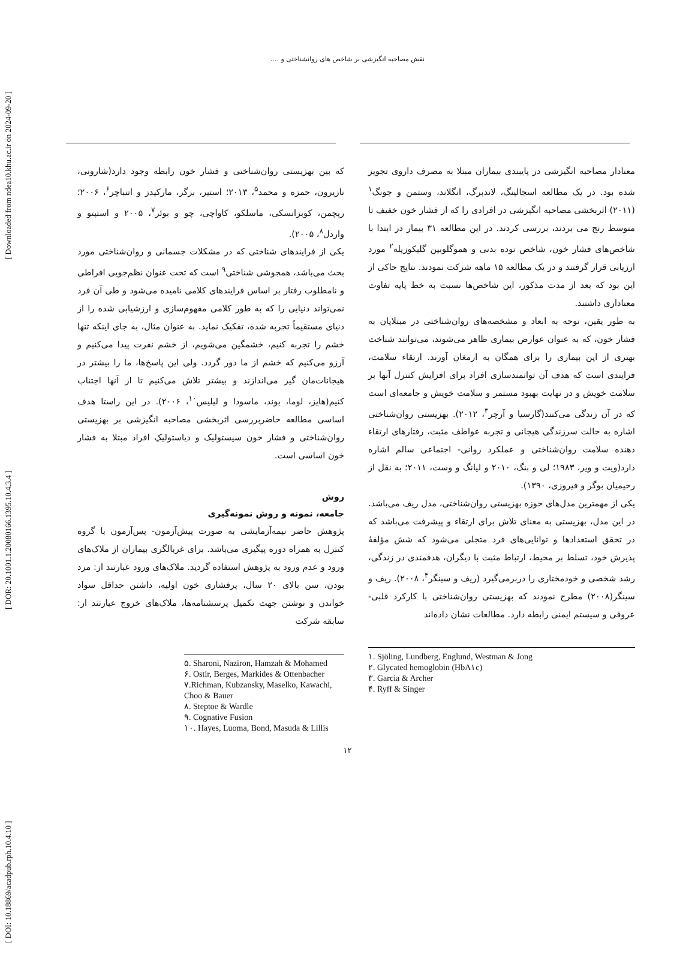[ DOI: 10.18869/acadpub.rph.10.4.10 ] [ DOR: 20.1001.1.20080166.1395.10.4.3.4 ] [ Downloaded from ndea10.khu.ac.ir on 2024-09-20 ]
نقش مصاحبه انگیزشی بر شاخص های روانشناختی و ....
معنادار مصاحبه انگیزشی در پایبندی بیماران مبتلا به مصرف داروی تجویز شده بود. در یک مطالعه اسجالینگ، لاندبرگ، انگلاند، وستمن و جونگ<sup>۱</sup> (۲۰۱۱) اثربخشی مصاحبه انگیزشی در افرادی را که از فشار خون خفیف تا متوسط رنج می بردند، بررسی کردند. در این مطالعه ۳۱ بیمار در ابتدا با شاخص‌های فشار خون، شاخص توده بدنی و هموگلوبین گلیکوزیله<sup>۲</sup> مورد ارزیابی قرار گرفتند و در یک مطالعه ۱۵ ماهه شرکت نمودند. نتایج حاکی از این بود که بعد از مدت مذکور، این شاخص‌ها نسبت به خط پایه تفاوت معناداری داشتند.
به طور یقین، توجه به ابعاد و مشخصه‌های روان‌شناختی در مبتلایان به فشار خون، که به عنوان عوارض بیماری ظاهر می‌شوند، می‌توانند شناخت بهتری از این بیماری را برای همگان به ارمغان آورند. ارتقاء سلامت، فرایندی است که هدف آن توانمندسازی افراد برای افزایش کنترل آنها بر سلامت خویش و در نهایت بهبود مستمر و سلامت خویش و جامعه‌ای است که در آن زندگی می‌کنند(گارسیا و آرچر<sup>۳</sup>، ۲۰۱۲). بهزیستی روان‌شناختی اشاره به حالت سرزندگی هیجانی و تجربه عواطف مثبت، رفتارهای ارتقاء دهنده سلامت روان‌شناختی و عملکرد روانی- اجتماعی سالم اشاره دارد(ویت و ویر، ۱۹۸۳؛ لی و بنگ، ۲۰۱۰ و لیانگ و وست، ۲۰۱۱؛ به نقل از رحیمیان بوگر و فیروزی، ۱۳۹۰).
یکی از مهمترین مدل‌های حوزه بهزیستی روان‌شناختی، مدل ریف می‌باشد. در این مدل، بهزیستی به معنای تلاش برای ارتقاء و پیشرفت می‌باشد که در تحقق استعدادها و توانایی‌های فرد متجلی می‌شود که شش مؤلفهٔ پذیرش خود، تسلط بر محیط، ارتباط مثبت با دیگران، هدفمندی در زندگی، رشد شخصی و خودمختاری را دربرمی‌گیرد (ریف و سینگر<sup>۴</sup>، ۲۰۰۸). ریف و سینگر(۲۰۰۸) مطرح نمودند که بهزیستی روان‌شناختی با کارکرد قلبی- عروقی و سیستم ایمنی رابطه دارد. مطالعات نشان داده‌اند
۱. Sjöling, Lundberg, Englund, Westman & Jong
۲. Glycated hemoglobin (HbA۱c)
۳. Garcia & Archer
۴. Ryff & Singer
که بین بهزیستی روان‌شناختی و فشار خون رابطه وجود دارد(شارونی، نازیرون، حمزه و محمد<sup>۵</sup>، ۲۰۱۳؛ استیر، برگز، مارکیدز و اتنباچر<sup>۶</sup>، ۲۰۰۶؛ ریچمن، کوبزانسکی، ماسلکو، کاواچی، چو و بوئر<sup>۷</sup>، ۲۰۰۵ و استپتو و واردل<sup>۸</sup>، ۲۰۰۵).
یکی از فرایندهای شناختی که در مشکلات جسمانی و روان‌شناختی مورد بحث می‌باشد، همجوشی شناختی<sup>۹</sup> است که تحت عنوان نظم‌جویی افراطی و نامطلوب رفتار بر اساس فرایندهای کلامی نامیده می‌شود و طی آن فرد نمی‌تواند دنیایی را که به طور کلامی مفهوم‌سازی و ارزشیابی شده را از دنیای مستقیماً تجربه شده، تفکیک نماید. به عنوان مثال، به جای اینکه تنها خشم را تجربه کنیم، خشمگین می‌شویم، از خشم نفرت پیدا می‌کنیم و آرزو می‌کنیم که خشم از ما دور گردد. ولی این پاسخ‌ها، ما را بیشتر در هیجانات‌مان گیر می‌اندازند و بیشتر تلاش می‌کنیم تا از آنها اجتناب کنیم(هایز، لوما، بوند، ماسودا و لیلیس<sup>۱۰</sup>، ۲۰۰۶). در این راستا هدف اساسی مطالعه حاضربررسی اثربخشی مصاحبه انگیزشی بر بهزیستی روان‌شناختی و فشار خون سیستولیک و دیاستولیکِ افراد مبتلا به فشار خون اساسی است.
روش
جامعه، نمونه و روش نمونه‌گیری
پژوهش حاضر نیمه‌آزمایشی به صورت پیش‌آزمون- پس‌آزمون با گروه کنترل به همراه دوره پیگیری می‌باشد. برای غربالگری بیماران از ملاک‌های ورود و عدم ورود به پژوهش استفاده گردید. ملاک‌های ورود عبارتند از: مرد بودن، سن بالای ۲۰ سال، پرفشاری خون اولیه، داشتن حداقل سواد خواندن و نوشتن جهت تکمیل پرسشنامه‌ها، ملاک‌های خروج عبارتند از: سابقه شرکت
۵. Sharoni, Naziron, Hamzah & Mohamed
۶. Ostir, Berges, Markides & Ottenbacher
۷.Richman, Kubzansky, Maselko, Kawachi, Choo & Bauer
۸. Steptoe & Wardle
۹. Cognative Fusion
۱۰. Hayes, Luoma, Bond, Masuda & Lillis
۱۲